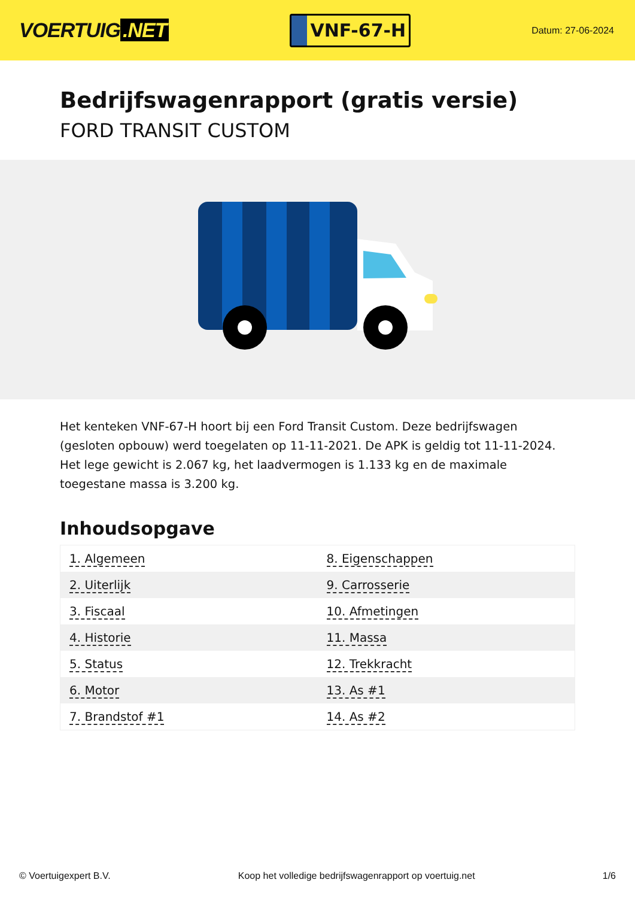VOERTUIG.NET
VNF-67-H
Datum: 27-06-2024
Bedrijfswagenrapport (gratis versie)
FORD TRANSIT CUSTOM
Het kenteken VNF-67-H hoort bij een Ford Transit Custom. Deze bedrijfswagen (gesloten opbouw) werd toegelaten op 11-11-2021. De APK is geldig tot 11-11-2024. Het lege gewicht is 2.067 kg, het laadvermogen is 1.133 kg en de maximale toegestane massa is 3.200 kg.
Inhoudsopgave
| 1. Algemeen | 8. Eigenschappen |
| 2. Uiterlijk | 9. Carrosserie |
| 3. Fiscaal | 10. Afmetingen |
| 4. Historie | 11. Massa |
| 5. Status | 12. Trekkracht |
| 6. Motor | 13. As #1 |
| 7. Brandstof #1 | 14. As #2 |
© Voertuigexpert B.V. Koop het volledige bedrijfswagenrapport op voertuig.net 1/6